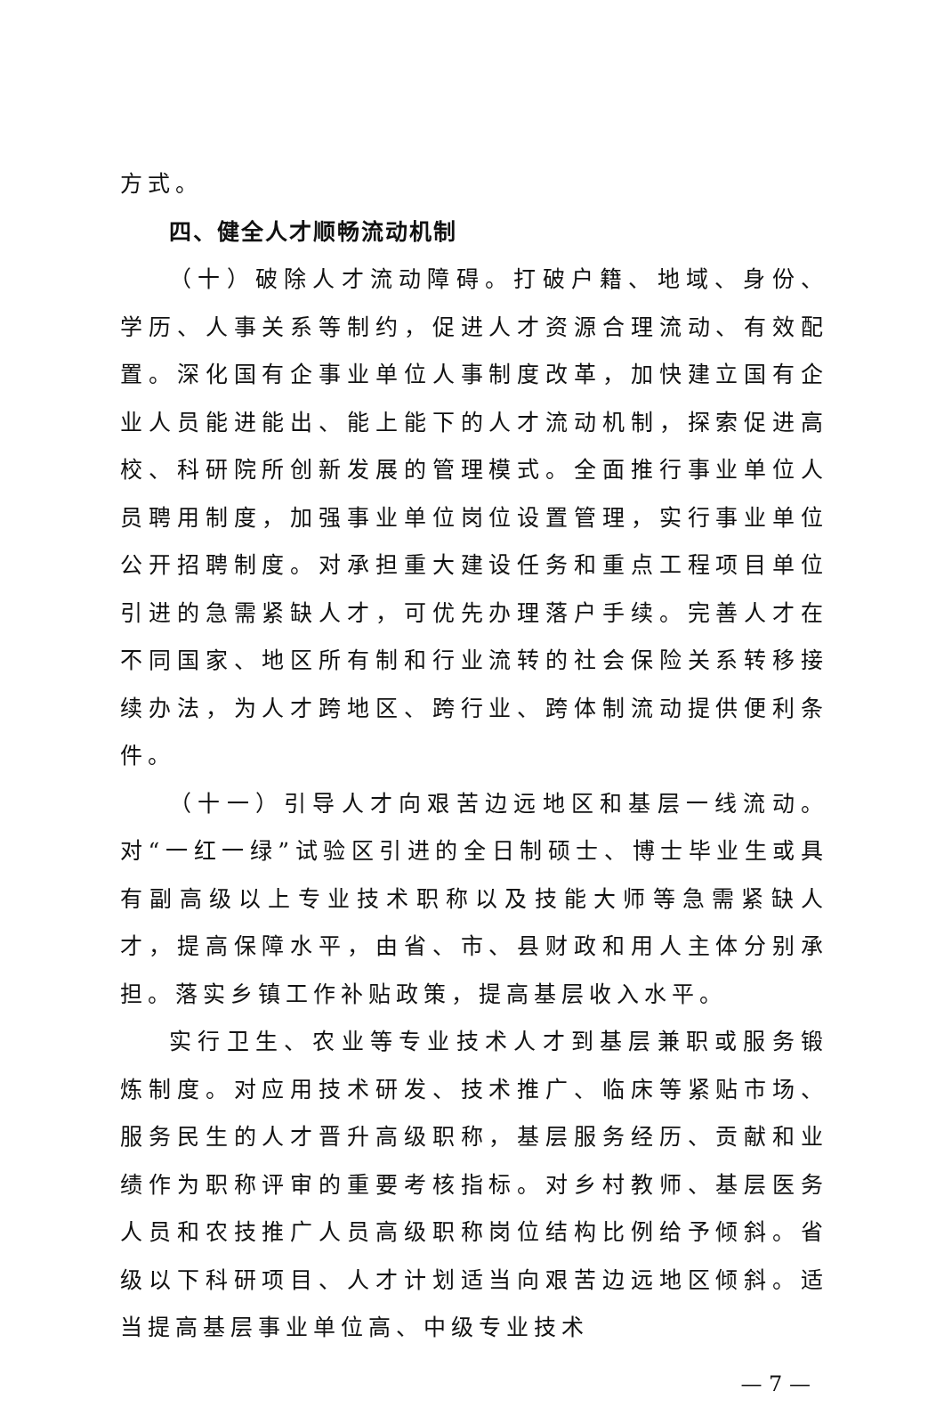方式。
四、健全人才顺畅流动机制
（十）破除人才流动障碍。打破户籍、地域、身份、学历、人事关系等制约，促进人才资源合理流动、有效配置。深化国有企事业单位人事制度改革，加快建立国有企业人员能进能出、能上能下的人才流动机制，探索促进高校、科研院所创新发展的管理模式。全面推行事业单位人员聘用制度，加强事业单位岗位设置管理，实行事业单位公开招聘制度。对承担重大建设任务和重点工程项目单位引进的急需紧缺人才，可优先办理落户手续。完善人才在不同国家、地区所有制和行业流转的社会保险关系转移接续办法，为人才跨地区、跨行业、跨体制流动提供便利条件。
（十一）引导人才向艰苦边远地区和基层一线流动。对“一红一绿”试验区引进的全日制硕士、博士毕业生或具有副高级以上专业技术职称以及技能大师等急需紧缺人才，提高保障水平，由省、市、县财政和用人主体分别承担。落实乡镇工作补贴政策，提高基层收入水平。
实行卫生、农业等专业技术人才到基层兼职或服务锻炼制度。对应用技术研发、技术推广、临床等紧贴市场、服务民生的人才晋升高级职称，基层服务经历、贡献和业绩作为职称评审的重要考核指标。对乡村教师、基层医务人员和农技推广人员高级职称岗位结构比例给予倾斜。省级以下科研项目、人才计划适当向艰苦边远地区倾斜。适当提高基层事业单位高、中级专业技术
— 7 —